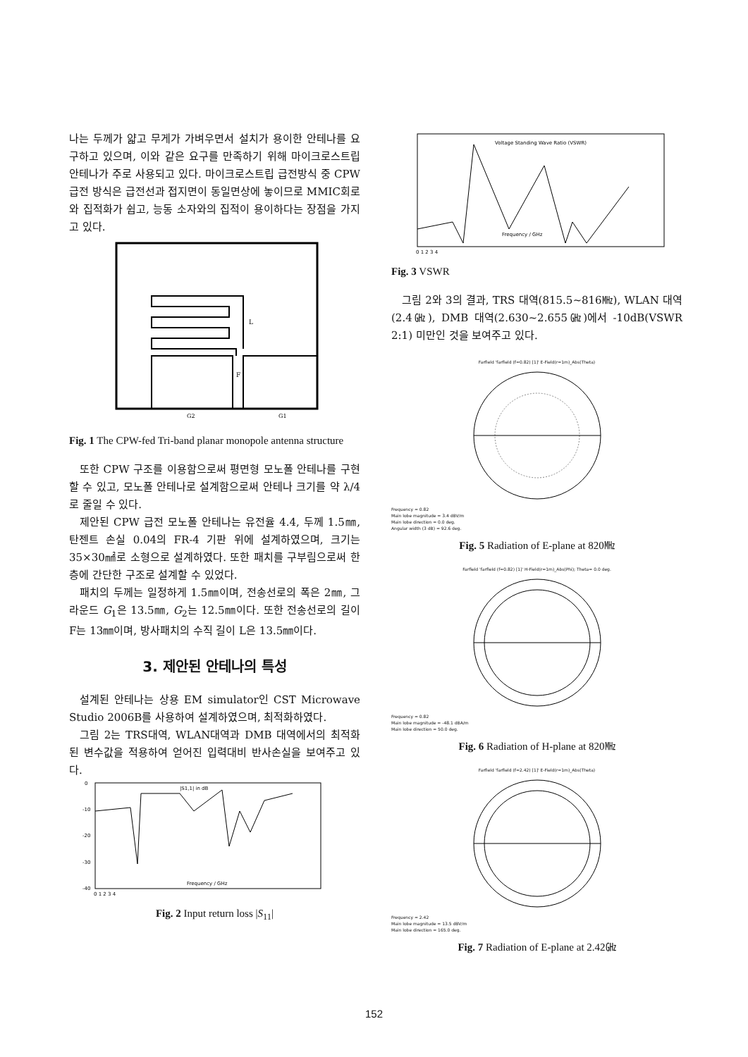나는 두께가 얇고 무게가 가벼우면서 설치가 용이한 안테나를 요구하고 있으며, 이와 같은 요구를 만족하기 위해 마이크로스트립 안테나가 주로 사용되고 있다. 마이크로스트립 급전방식 중 CPW 급전 방식은 급전선과 접지면이 동일면상에 놓이므로 MMIC회로와 집적화가 쉽고, 능동 소자와의 집적이 용이하다는 장점을 가지고 있다.
L
F
G2
G1
Fig. 1 The CPW-fed Tri-band planar monopole antenna structure
또한 CPW 구조를 이용함으로써 평면형 모노폴 안테나를 구현할 수 있고, 모노폴 안테나로 설계함으로써 안테나 크기를 약 λ/4로 줄일 수 있다.
제안된 CPW 급전 모노폴 안테나는 유전율 4.4, 두께 1.5㎜, 탄젠트 손실 0.04의 FR-4 기판 위에 설계하였으며, 크기는 35×30㎟로 소형으로 설계하였다. 또한 패치를 구부림으로써 한 층에 간단한 구조로 설계할 수 있었다.
패치의 두께는 일정하게 1.5㎜이며, 전송선로의 폭은 2㎜, 그라운드 G<sub>1</sub>은 13.5㎜, G<sub>2</sub>는 12.5㎜이다. 또한 전송선로의 길이 F는 13㎜이며, 방사패치의 수직 길이 L은 13.5㎜이다.
3. 제안된 안테나의 특성
설계된 안테나는 상용 EM simulator인 CST Microwave Studio 2006B를 사용하여 설계하였으며, 최적화하였다.
그림 2는 TRS대역, WLAN대역과 DMB 대역에서의 최적화된 변수값을 적용하여 얻어진 입력대비 반사손실을 보여주고 있다.
|S1,1| in dB
Frequency / GHz
0
-10
-20
-30
-40
0 1 2 3 4
Fig. 2 Input return loss |S<sub>11</sub>|
Voltage Standing Wave Ratio (VSWR)
Frequency / GHz
0 1 2 3 4
Fig. 3 VSWR
그림 2와 3의 결과, TRS 대역(815.5~816㎒), WLAN 대역(2.4㎓), DMB 대역(2.630~2.655㎓)에서 -10dB(VSWR 2:1) 미만인 것을 보여주고 있다.
Farfield 'farfield (f=0.82) [1]' E-Field(r=1m)_Abs(Theta)
Frequency = 0.82
Main lobe magnitude = 3.4 dBV/m
Main lobe direction = 0.0 deg.
Angular width (3 dB) = 92.6 deg.
Fig. 5 Radiation of E-plane at 820㎒
Farfield 'farfield (f=0.82) [1]' H-Field(r=1m)_Abs(Phi); Theta= 0.0 deg.
Frequency = 0.82
Main lobe magnitude = -48.1 dBA/m
Main lobe direction = 50.0 deg.
Fig. 6 Radiation of H-plane at 820㎒
Farfield 'farfield (f=2.42) [1]' E-Field(r=1m)_Abs(Theta)
Frequency = 2.42
Main lobe magnitude = 13.5 dBV/m
Main lobe direction = 165.0 deg.
Fig. 7 Radiation of E-plane at 2.42㎓
152